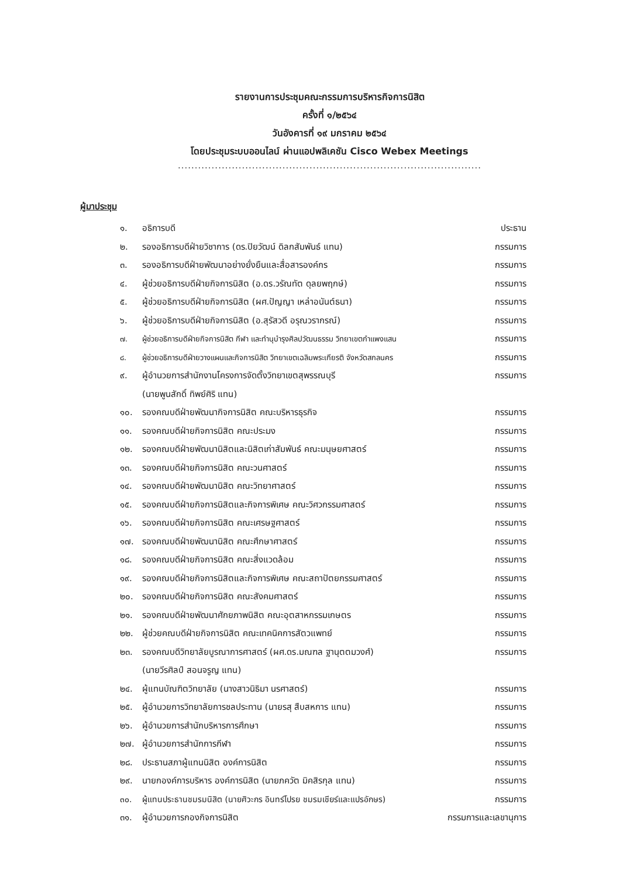รายงานการประชุมคณะกรรมการบริหารกิจการนิสิต
ครั้งที่ ๑/๒๕๖๔
วันอังคารที่ ๑๙ มกราคม ๒๕๖๔
โดยประชุมระบบออนไลน์ ผ่านแอปพลิเคชัน Cisco Webex Meetings
..........................................................................................
ผู้มาประชุม
๑. อธิการบดี ประธาน
๒. รองอธิการบดีฝ่ายวิชาการ (ดร.ปิยวัฒน์ ดิลกสัมพันธ์ แทน) กรรมการ
๓. รองอธิการบดีฝ่ายพัฒนาอย่างยั่งยืนและสื่อสารองค์กร กรรมการ
๔. ผู้ช่วยอธิการบดีฝ่ายกิจการนิสิต (อ.ดร.วรัณทัต ดุลยพฤกษ์) กรรมการ
๕. ผู้ช่วยอธิการบดีฝ่ายกิจการนิสิต (ผศ.ปัญญา เหล่าอนันต์ธนา) กรรมการ
๖. ผู้ช่วยอธิการบดีฝ่ายกิจการนิสิต (อ.สุรัสวดี อรุณวรากรณ์) กรรมการ
๗. ผู้ช่วยอธิการบดีฝ่ายกิจการนิสิต กีฬา และทำนุบำรุงศิลปวัฒนธรรม วิทยาเขตกำแพงแสน กรรมการ
๘. ผู้ช่วยอธิการบดีฝ่ายวางแผนและกิจการนิสิต วิทยาเขตเฉลิมพระเกียรติ จังหวัดสกลนคร กรรมการ
๙. ผู้อำนวยการสำนักงานโครงการจัดตั้งวิทยาเขตสุพรรณบุรี
(นายพูนสักดิ์ ทิพย์ศิริ แทน) กรรมการ
๑๐. รองคณบดีฝ่ายพัฒนากิจการนิสิต คณะบริหารธุรกิจ กรรมการ
๑๑. รองคณบดีฝ่ายกิจการนิสิต คณะประมง กรรมการ
๑๒. รองคณบดีฝ่ายพัฒนานิสิตและนิสิตเก่าสัมพันธ์ คณะมนุษยศาสตร์ กรรมการ
๑๓. รองคณบดีฝ่ายกิจการนิสิต คณะวนศาสตร์ กรรมการ
๑๔. รองคณบดีฝ่ายพัฒนานิสิต คณะวิทยาศาสตร์ กรรมการ
๑๕. รองคณบดีฝ่ายกิจการนิสิตและกิจการพิเศษ คณะวิศวกรรมศาสตร์ กรรมการ
๑๖. รองคณบดีฝ่ายกิจการนิสิต คณะเศรษฐศาสตร์ กรรมการ
๑๗. รองคณบดีฝ่ายพัฒนานิสิต คณะศึกษาศาสตร์ กรรมการ
๑๘. รองคณบดีฝ่ายกิจการนิสิต คณะสิ่งแวดล้อม กรรมการ
๑๙. รองคณบดีฝ่ายกิจการนิสิตและกิจการพิเศษ คณะสถาปัตยกรรมศาสตร์ กรรมการ
๒๐. รองคณบดีฝ่ายกิจการนิสิต คณะสังคมศาสตร์ กรรมการ
๒๑. รองคณบดีฝ่ายพัฒนาศักยภาพนิสิต คณะอุตสาหกรรมเกษตร กรรมการ
๒๒. ผู้ช่วยคณบดีฝ่ายกิจการนิสิต คณะเทคนิคการสัตวแพทย์ กรรมการ
๒๓. รองคณบดีวิทยาลัยบูรณาการศาสตร์ (ผศ.ดร.มณฑล ฐานุตตมวงศ์)
(นายวีรศิลป์ สอนจรูญ แทน) กรรมการ
๒๔. ผู้แทนบัณฑิตวิทยาลัย (นางสาวนิธิมา นรศาสตร์) กรรมการ
๒๕. ผู้อำนวยการวิทยาลัยการชลประทาน (นายรสุ สืบสหการ แทน) กรรมการ
๒๖. ผู้อำนวยการสำนักบริหารการศึกษา กรรมการ
๒๗. ผู้อำนวยการสำนักการกีฬา กรรมการ
๒๘. ประธานสภาผู้แทนนิสิต องค์การนิสิต กรรมการ
๒๙. นายกองค์การบริหาร องค์การนิสิต (นายภควัต มิคสิรกุล แทน) กรรมการ
๓๐. ผู้แทนประธานชมรมนิสิต (นายศิวะกร อินทร์โปรย ชมรมเชียร์และแปรอักษร) กรรมการ
๓๑. ผู้อำนวยการกองกิจการนิสิต กรรมการและเลขานุการ